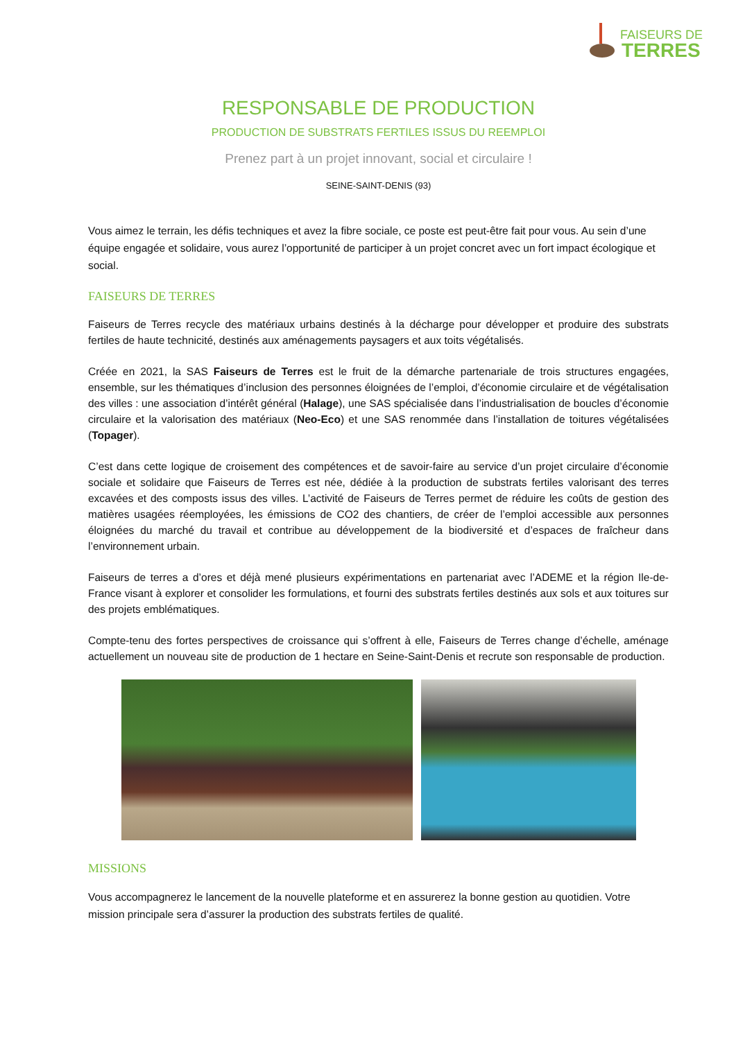FAISEURS DE
TERRES
RESPONSABLE DE PRODUCTION
PRODUCTION DE SUBSTRATS FERTILES ISSUS DU REEMPLOI
Prenez part à un projet innovant, social et circulaire !
SEINE-SAINT-DENIS (93)
Vous aimez le terrain, les défis techniques et avez la fibre sociale, ce poste est peut-être fait pour vous. Au sein d’une équipe engagée et solidaire, vous aurez l’opportunité de participer à un projet concret avec un fort impact écologique et social.
FAISEURS DE TERRES
Faiseurs de Terres recycle des matériaux urbains destinés à la décharge pour développer et produire des substrats fertiles de haute technicité, destinés aux aménagements paysagers et aux toits végétalisés.
Créée en 2021, la SAS Faiseurs de Terres est le fruit de la démarche partenariale de trois structures engagées, ensemble, sur les thématiques d’inclusion des personnes éloignées de l’emploi, d’économie circulaire et de végétalisation des villes : une association d’intérêt général (Halage), une SAS spécialisée dans l’industrialisation de boucles d’économie circulaire et la valorisation des matériaux (Neo-Eco) et une SAS renommée dans l’installation de toitures végétalisées (Topager).
C’est dans cette logique de croisement des compétences et de savoir-faire au service d’un projet circulaire d’économie sociale et solidaire que Faiseurs de Terres est née, dédiée à la production de substrats fertiles valorisant des terres excavées et des composts issus des villes. L’activité de Faiseurs de Terres permet de réduire les coûts de gestion des matières usagées réemployées, les émissions de CO2 des chantiers, de créer de l’emploi accessible aux personnes éloignées du marché du travail et contribue au développement de la biodiversité et d’espaces de fraîcheur dans l’environnement urbain.
Faiseurs de terres a d’ores et déjà mené plusieurs expérimentations en partenariat avec l’ADEME et la région Ile-de-France visant à explorer et consolider les formulations, et fourni des substrats fertiles destinés aux sols et aux toitures sur des projets emblématiques.
Compte-tenu des fortes perspectives de croissance qui s’offrent à elle, Faiseurs de Terres change d’échelle, aménage actuellement un nouveau site de production de 1 hectare en Seine-Saint-Denis et recrute son responsable de production.
MISSIONS
Vous accompagnerez le lancement de la nouvelle plateforme et en assurerez la bonne gestion au quotidien. Votre mission principale sera d’assurer la production des substrats fertiles de qualité.